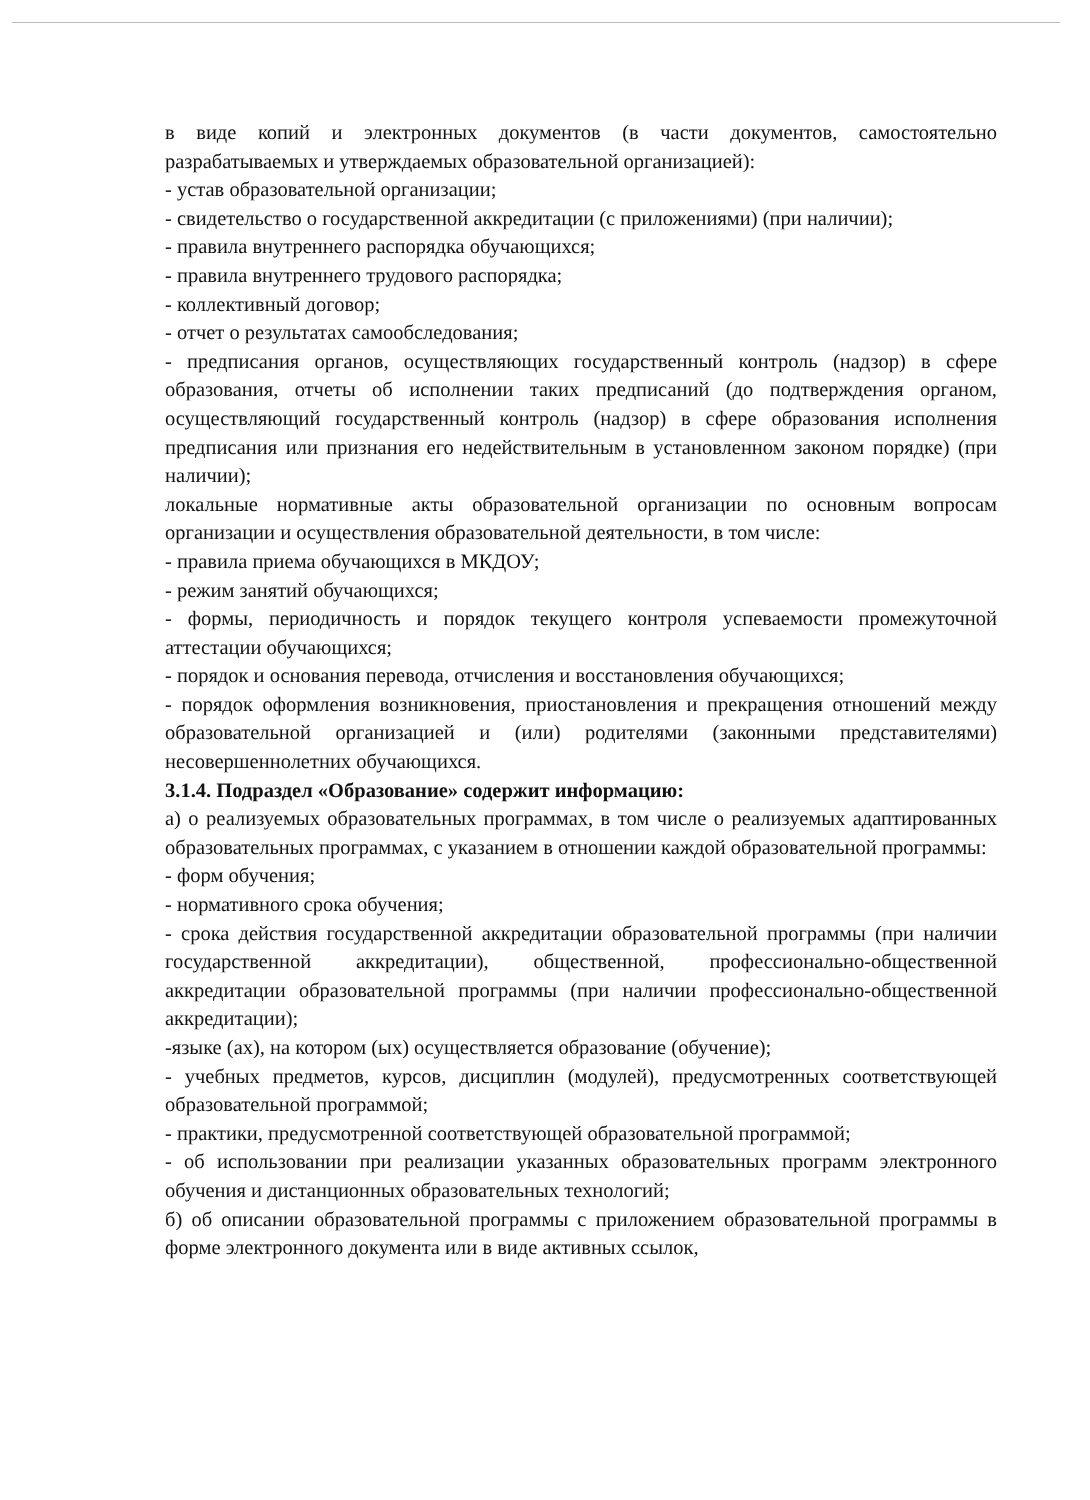в виде копий и электронных документов (в части документов, самостоятельно разрабатываемых и утверждаемых образовательной организацией):
- устав образовательной организации;
- свидетельство о государственной аккредитации (с приложениями) (при наличии);
- правила внутреннего распорядка обучающихся;
- правила внутреннего трудового распорядка;
- коллективный договор;
- отчет о результатах самообследования;
- предписания органов, осуществляющих государственный контроль (надзор) в сфере образования, отчеты об исполнении таких предписаний (до подтверждения органом, осуществляющий государственный контроль (надзор) в сфере образования исполнения предписания или признания его недействительным в установленном законом порядке) (при наличии);
локальные нормативные акты образовательной организации по основным вопросам организации и осуществления образовательной деятельности, в том числе:
- правила приема обучающихся в МКДОУ;
- режим занятий обучающихся;
- формы, периодичность и порядок текущего контроля успеваемости промежуточной аттестации обучающихся;
- порядок и основания перевода, отчисления и восстановления обучающихся;
- порядок оформления возникновения, приостановления и прекращения отношений между образовательной организацией и (или) родителями (законными представителями) несовершеннолетних обучающихся.
3.1.4. Подраздел «Образование» содержит информацию:
а) о реализуемых образовательных программах, в том числе о реализуемых адаптированных образовательных программах, с указанием в отношении каждой образовательной программы:
- форм обучения;
- нормативного срока обучения;
- срока действия государственной аккредитации образовательной программы (при наличии государственной аккредитации), общественной, профессионально-общественной аккредитации образовательной программы (при наличии профессионально-общественной аккредитации);
-языке (ах), на котором (ых) осуществляется образование (обучение);
- учебных предметов, курсов, дисциплин (модулей), предусмотренных соответствующей образовательной программой;
- практики, предусмотренной соответствующей образовательной программой;
- об использовании при реализации указанных образовательных программ электронного обучения и дистанционных образовательных технологий;
б) об описании образовательной программы с приложением образовательной программы в форме электронного документа или в виде активных ссылок,